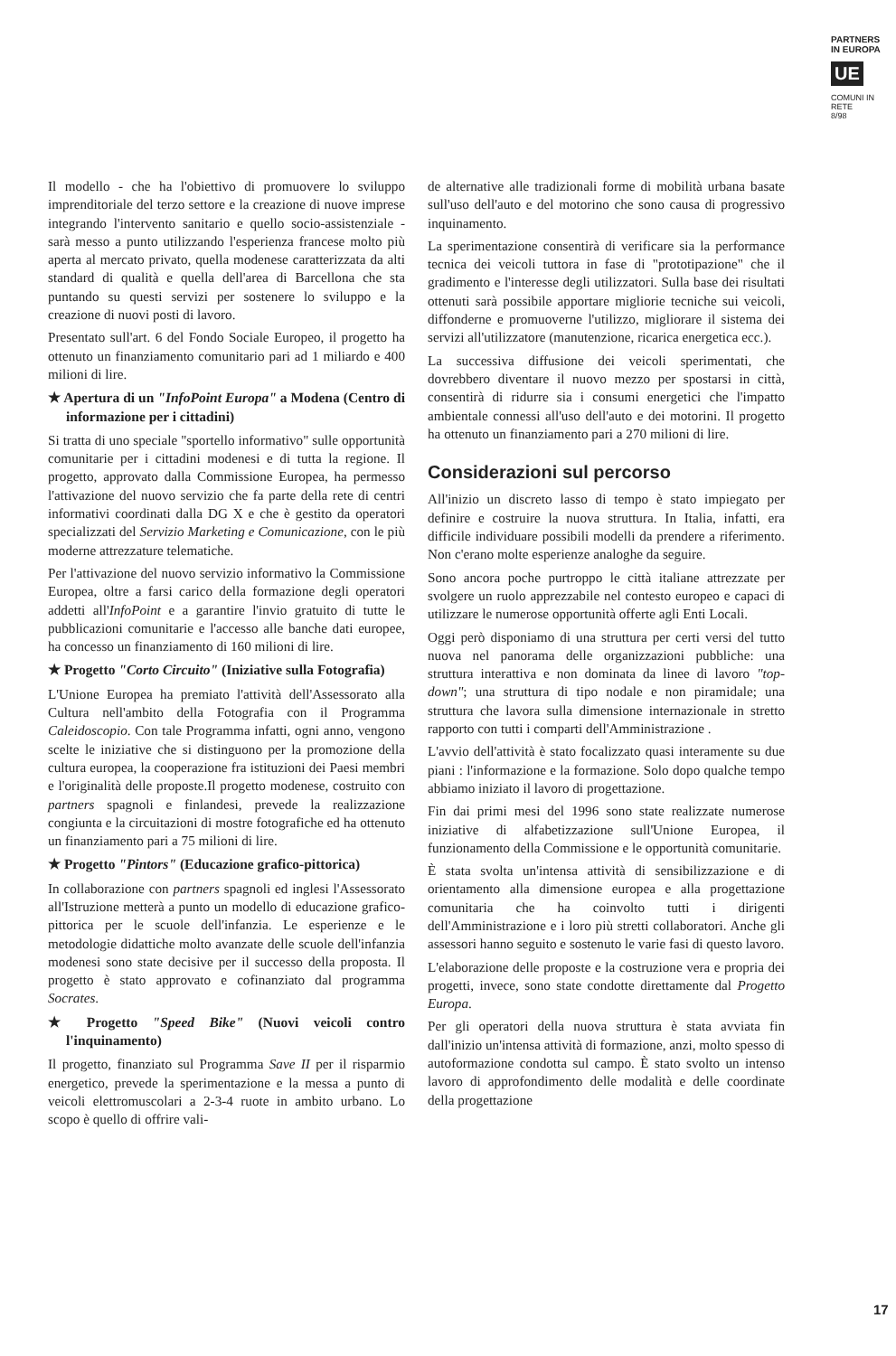PARTNERS
IN EUROPA
UE
COMUNI IN RETE
8/98
Il modello - che ha l'obiettivo di promuovere lo sviluppo imprenditoriale del terzo settore e la creazione di nuove imprese integrando l'intervento sanitario e quello socio-assistenziale - sarà messo a punto utilizzando l'esperienza francese molto più aperta al mercato privato, quella modenese caratterizzata da alti standard di qualità e quella dell'area di Barcellona che sta puntando su questi servizi per sostenere lo sviluppo e la creazione di nuovi posti di lavoro.
Presentato sull'art. 6 del Fondo Sociale Europeo, il progetto ha ottenuto un finanziamento comunitario pari ad 1 miliardo e 400 milioni di lire.
★ Apertura di un "InfoPoint Europa" a Modena (Centro di informazione per i cittadini)
Si tratta di uno speciale "sportello informativo" sulle opportunità comunitarie per i cittadini modenesi e di tutta la regione. Il progetto, approvato dalla Commissione Europea, ha permesso l'attivazione del nuovo servizio che fa parte della rete di centri informativi coordinati dalla DG X e che è gestito da operatori specializzati del Servizio Marketing e Comunicazione, con le più moderne attrezzature telematiche.
Per l'attivazione del nuovo servizio informativo la Commissione Europea, oltre a farsi carico della formazione degli operatori addetti all'InfoPoint e a garantire l'invio gratuito di tutte le pubblicazioni comunitarie e l'accesso alle banche dati europee, ha concesso un finanziamento di 160 milioni di lire.
★ Progetto "Corto Circuito" (Iniziative sulla Fotografia)
L'Unione Europea ha premiato l'attività dell'Assessorato alla Cultura nell'ambito della Fotografia con il Programma Caleidoscopio. Con tale Programma infatti, ogni anno, vengono scelte le iniziative che si distinguono per la promozione della cultura europea, la cooperazione fra istituzioni dei Paesi membri e l'originalità delle proposte.Il progetto modenese, costruito con partners spagnoli e finlandesi, prevede la realizzazione congiunta e la circuitazioni di mostre fotografiche ed ha ottenuto un finanziamento pari a 75 milioni di lire.
★ Progetto "Pintors" (Educazione grafico-pittorica)
In collaborazione con partners spagnoli ed inglesi l'Assessorato all'Istruzione metterà a punto un modello di educazione grafico-pittorica per le scuole dell'infanzia. Le esperienze e le metodologie didattiche molto avanzate delle scuole dell'infanzia modenesi sono state decisive per il successo della proposta. Il progetto è stato approvato e cofinanziato dal programma Socrates.
★ Progetto "Speed Bike" (Nuovi veicoli contro l'inquinamento)
Il progetto, finanziato sul Programma Save II per il risparmio energetico, prevede la sperimentazione e la messa a punto di veicoli elettromuscolari a 2-3-4 ruote in ambito urbano. Lo scopo è quello di offrire vali-
de alternative alle tradizionali forme di mobilità urbana basate sull'uso dell'auto e del motorino che sono causa di progressivo inquinamento.
La sperimentazione consentirà di verificare sia la performance tecnica dei veicoli tuttora in fase di "prototipazione" che il gradimento e l'interesse degli utilizzatori. Sulla base dei risultati ottenuti sarà possibile apportare migliorie tecniche sui veicoli, diffonderne e promuoverne l'utilizzo, migliorare il sistema dei servizi all'utilizzatore (manutenzione, ricarica energetica ecc.).
La successiva diffusione dei veicoli sperimentati, che dovrebbero diventare il nuovo mezzo per spostarsi in città, consentirà di ridurre sia i consumi energetici che l'impatto ambientale connessi all'uso dell'auto e dei motorini. Il progetto ha ottenuto un finanziamento pari a 270 milioni di lire.
Considerazioni sul percorso
All'inizio un discreto lasso di tempo è stato impiegato per definire e costruire la nuova struttura. In Italia, infatti, era difficile individuare possibili modelli da prendere a riferimento. Non c'erano molte esperienze analoghe da seguire.
Sono ancora poche purtroppo le città italiane attrezzate per svolgere un ruolo apprezzabile nel contesto europeo e capaci di utilizzare le numerose opportunità offerte agli Enti Locali.
Oggi però disponiamo di una struttura per certi versi del tutto nuova nel panorama delle organizzazioni pubbliche: una struttura interattiva e non dominata da linee di lavoro "top-down"; una struttura di tipo nodale e non piramidale; una struttura che lavora sulla dimensione internazionale in stretto rapporto con tutti i comparti dell'Amministrazione .
L'avvio dell'attività è stato focalizzato quasi interamente su due piani : l'informazione e la formazione. Solo dopo qualche tempo abbiamo iniziato il lavoro di progettazione.
Fin dai primi mesi del 1996 sono state realizzate numerose iniziative di alfabetizzazione sull'Unione Europea, il funzionamento della Commissione e le opportunità comunitarie.
È stata svolta un'intensa attività di sensibilizzazione e di orientamento alla dimensione europea e alla progettazione comunitaria che ha coinvolto tutti i dirigenti dell'Amministrazione e i loro più stretti collaboratori. Anche gli assessori hanno seguito e sostenuto le varie fasi di questo lavoro.
L'elaborazione delle proposte e la costruzione vera e propria dei progetti, invece, sono state condotte direttamente dal Progetto Europa.
Per gli operatori della nuova struttura è stata avviata fin dall'inizio un'intensa attività di formazione, anzi, molto spesso di autoformazione condotta sul campo. È stato svolto un intenso lavoro di approfondimento delle modalità e delle coordinate della progettazione
17